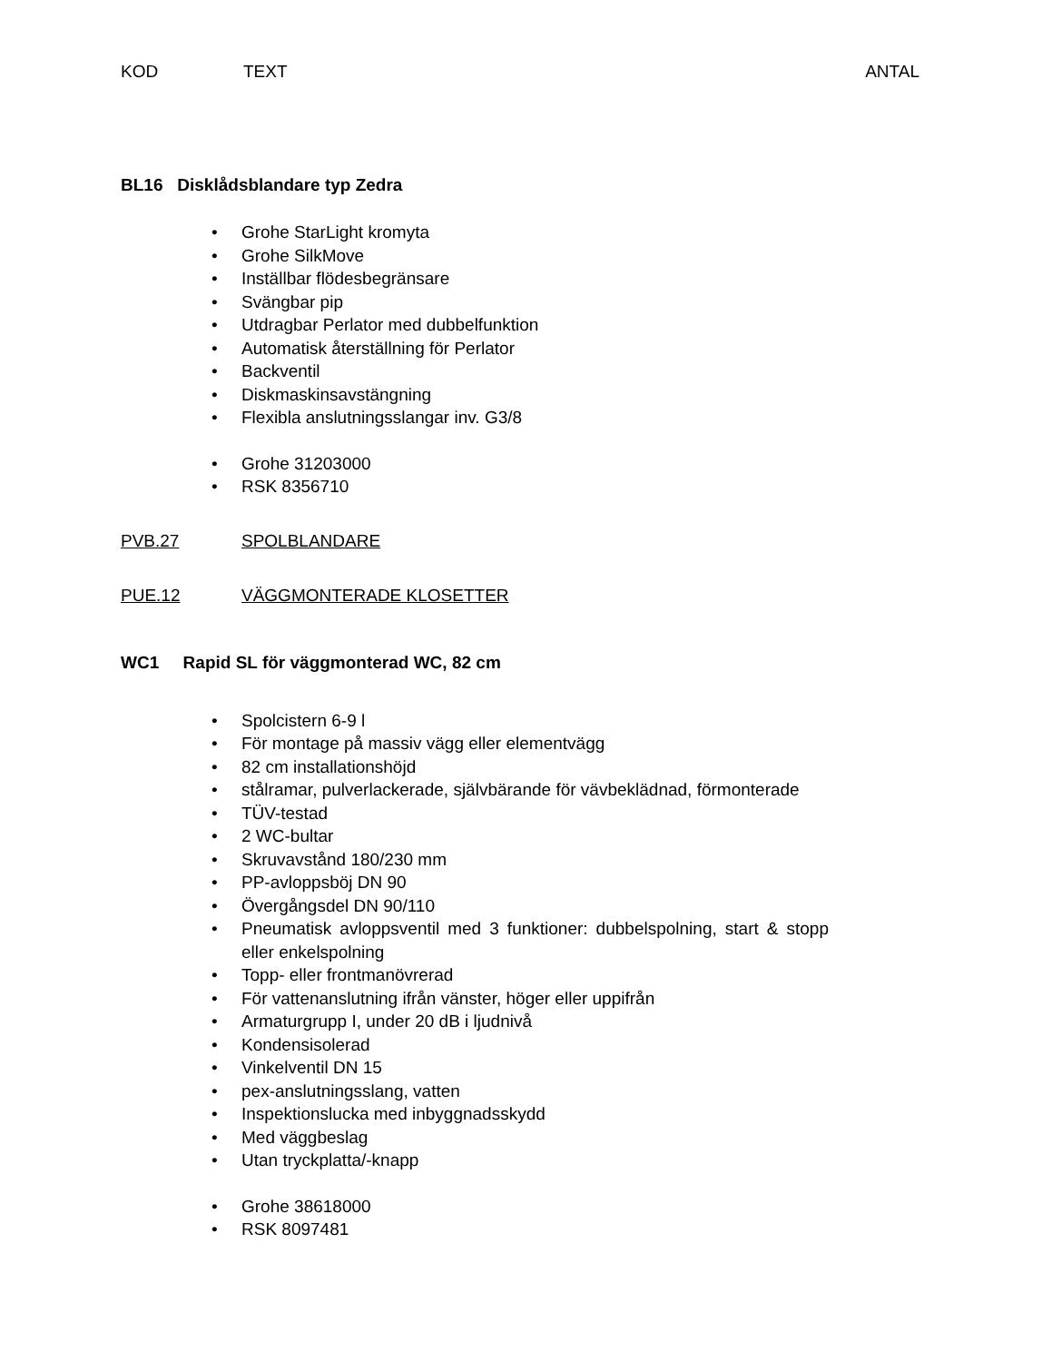KOD TEXT ANTAL
BL16 Disklådsblandare typ Zedra
• Grohe StarLight kromyta
• Grohe SilkMove
• Inställbar flödesbegränsare
• Svängbar pip
• Utdragbar Perlator med dubbelfunktion
• Automatisk återställning för Perlator
• Backventil
• Diskmaskinsavstängning
• Flexibla anslutningsslangar inv. G3/8
• Grohe 31203000
• RSK 8356710
PVB.27 SPOLBLANDARE
PUE.12 VÄGGMONTERADE KLOSETTER
WC1 Rapid SL för väggmonterad WC, 82 cm
• Spolcistern 6-9 l
• För montage på massiv vägg eller elementvägg
• 82 cm installationshöjd
• stålramar, pulverlackerade, självbärande för vävbeklädnad, förmonterade
• TÜV-testad
• 2 WC-bultar
• Skruvavstånd 180/230 mm
• PP-avloppsböj DN 90
• Övergångsdel DN 90/110
• Pneumatisk avloppsventil med 3 funktioner: dubbelspolning, start & stopp eller enkelspolning
• Topp- eller frontmanövrerad
• För vattenanslutning ifrån vänster, höger eller uppifrån
• Armaturgrupp I, under 20 dB i ljudnivå
• Kondensisolerad
• Vinkelventil DN 15
• pex-anslutningsslang, vatten
• Inspektionslucka med inbyggnadsskydd
• Med väggbeslag
• Utan tryckplatta/-knapp
• Grohe 38618000
• RSK 8097481